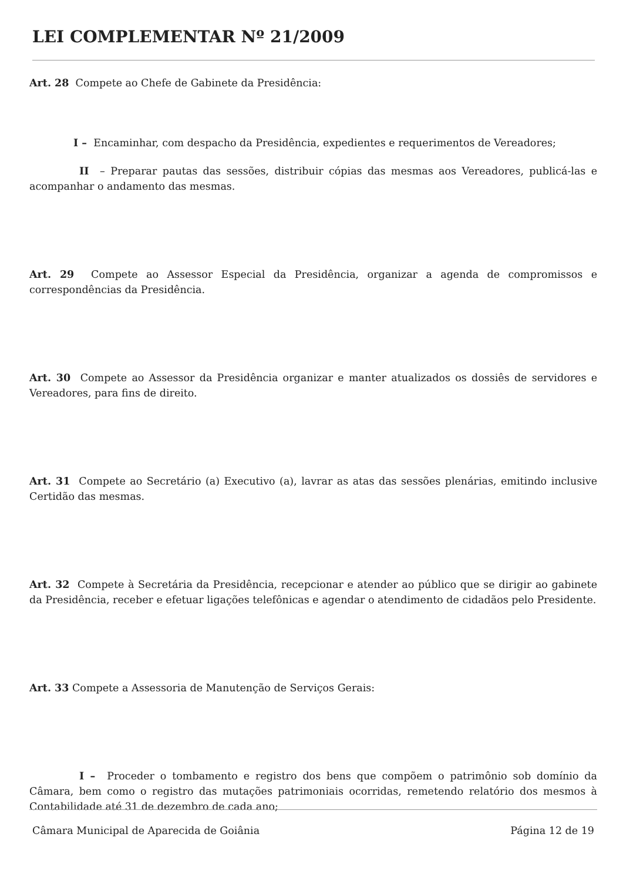LEI COMPLEMENTAR Nº 21/2009
Art. 28 Compete ao Chefe de Gabinete da Presidência:
I – Encaminhar, com despacho da Presidência, expedientes e requerimentos de Vereadores;
II – Preparar pautas das sessões, distribuir cópias das mesmas aos Vereadores, publicá-las e acompanhar o andamento das mesmas.
Art. 29 Compete ao Assessor Especial da Presidência, organizar a agenda de compromissos e correspondências da Presidência.
Art. 30 Compete ao Assessor da Presidência organizar e manter atualizados os dossiês de servidores e Vereadores, para fins de direito.
Art. 31 Compete ao Secretário (a) Executivo (a), lavrar as atas das sessões plenárias, emitindo inclusive Certidão das mesmas.
Art. 32 Compete à Secretária da Presidência, recepcionar e atender ao público que se dirigir ao gabinete da Presidência, receber e efetuar ligações telefônicas e agendar o atendimento de cidadãos pelo Presidente.
Art. 33 Compete a Assessoria de Manutenção de Serviços Gerais:
I – Proceder o tombamento e registro dos bens que compõem o patrimônio sob domínio da Câmara, bem como o registro das mutações patrimoniais ocorridas, remetendo relatório dos mesmos à Contabilidade até 31 de dezembro de cada ano;
Câmara Municipal de Aparecida de Goiânia Página 12 de 19